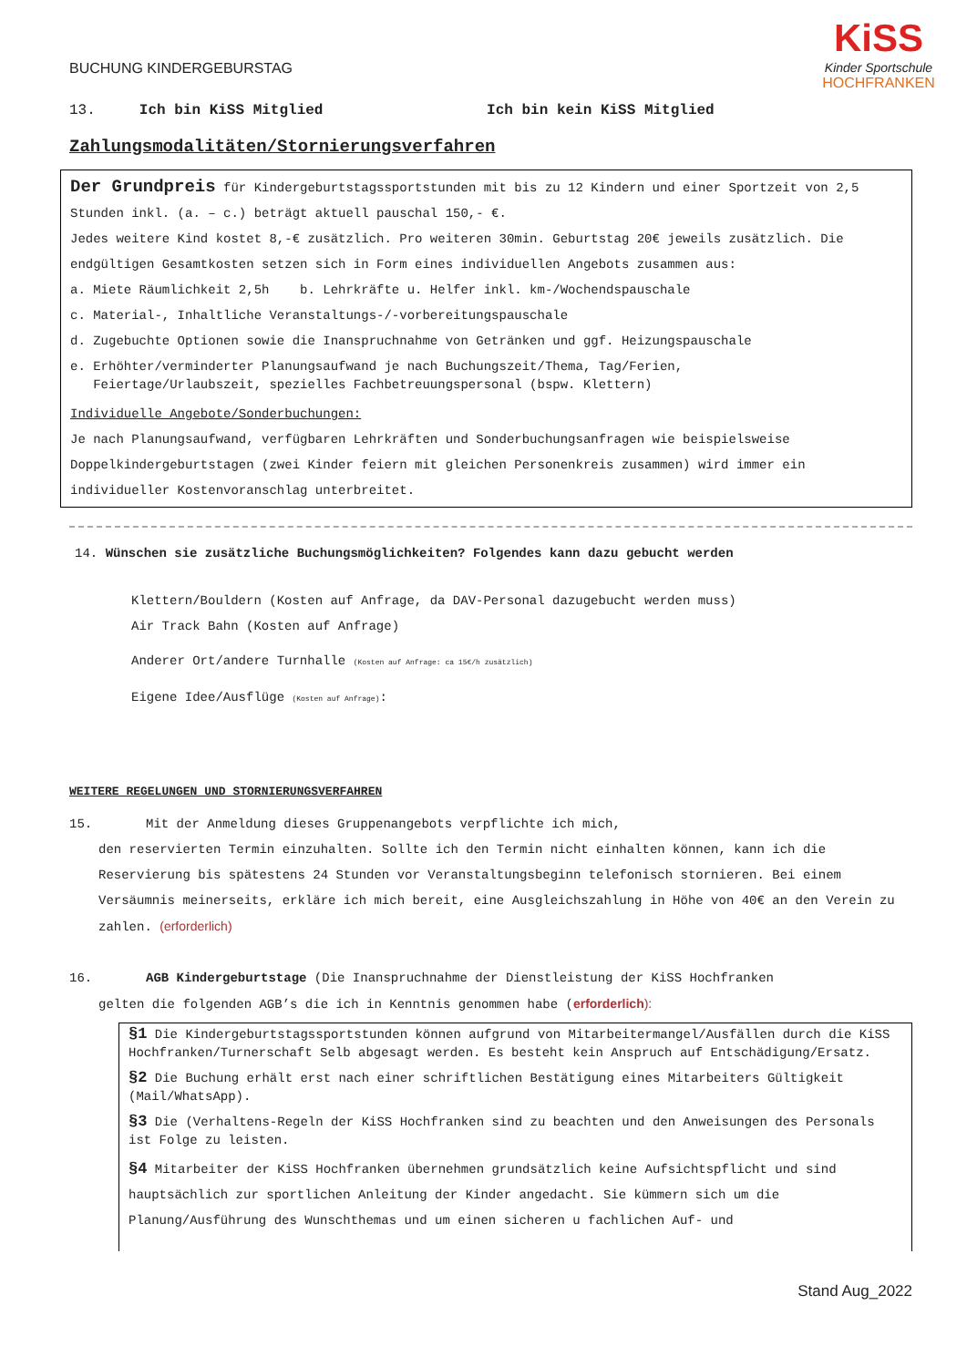KiSS
Kinder Sportschule
HOCHFRANKEN
BUCHUNG KINDERGEBURSTAG
13. Ich bin KiSS Mitglied Ich bin kein KiSS Mitglied
Zahlungsmodalitäten/Stornierungsverfahren
Der Grundpreis für Kindergeburtstagssportstunden mit bis zu 12 Kindern und einer Sportzeit von 2,5 Stunden inkl. (a. – c.) beträgt aktuell pauschal 150,- €.
Jedes weitere Kind kostet 8,-€ zusätzlich. Pro weiteren 30min. Geburtstag 20€ jeweils zusätzlich. Die endgültigen Gesamtkosten setzen sich in Form eines individuellen Angebots zusammen aus:
a. Miete Räumlichkeit 2,5h b. Lehrkräfte u. Helfer inkl. km-/Wochendspauschale
c. Material-, Inhaltliche Veranstaltungs-/-vorbereitungspauschale
d. Zugebuchte Optionen sowie die Inanspruchnahme von Getränken und ggf. Heizungspauschale
e. Erhöhter/verminderter Planungsaufwand je nach Buchungszeit/Thema, Tag/Ferien,
Feiertage/Urlaubszeit, spezielles Fachbetreuungspersonal (bspw. Klettern)
Individuelle Angebote/Sonderbuchungen:
Je nach Planungsaufwand, verfügbaren Lehrkräften und Sonderbuchungsanfragen wie beispielsweise Doppelkindergeburtstagen (zwei Kinder feiern mit gleichen Personenkreis zusammen) wird immer ein individueller Kostenvoranschlag unterbreitet.
14. Wünschen sie zusätzliche Buchungsmöglichkeiten? Folgendes kann dazu gebucht werden
Klettern/Bouldern (Kosten auf Anfrage, da DAV-Personal dazugebucht werden muss)
Air Track Bahn (Kosten auf Anfrage)
Anderer Ort/andere Turnhalle (Kosten auf Anfrage: ca 15€/h zusätzlich)
Eigene Idee/Ausflüge (Kosten auf Anfrage):
WEITERE REGELUNGEN UND STORNIERUNGSVERFAHREN
15. Mit der Anmeldung dieses Gruppenangebots verpflichte ich mich,
den reservierten Termin einzuhalten. Sollte ich den Termin nicht einhalten können, kann ich die Reservierung bis spätestens 24 Stunden vor Veranstaltungsbeginn telefonisch stornieren. Bei einem Versäumnis meinerseits, erkläre ich mich bereit, eine Ausgleichszahlung in Höhe von 40€ an den Verein zu zahlen. (erforderlich)
16. AGB Kindergeburtstage (Die Inanspruchnahme der Dienstleistung der KiSS Hochfranken
gelten die folgenden AGB’s die ich in Kenntnis genommen habe (erforderlich):
§1 Die Kindergeburtstagssportstunden können aufgrund von Mitarbeitermangel/Ausfällen durch die KiSS Hochfranken/Turnerschaft Selb abgesagt werden. Es besteht kein Anspruch auf Entschädigung/Ersatz.
§2 Die Buchung erhält erst nach einer schriftlichen Bestätigung eines Mitarbeiters Gültigkeit (Mail/WhatsApp).
§3 Die (Verhaltens-Regeln der KiSS Hochfranken sind zu beachten und den Anweisungen des Personals ist Folge zu leisten.
§4 Mitarbeiter der KiSS Hochfranken übernehmen grundsätzlich keine Aufsichtspflicht und sind hauptsächlich zur sportlichen Anleitung der Kinder angedacht. Sie kümmern sich um die Planung/Ausführung des Wunschthemas und um einen sicheren u fachlichen Auf- und
Stand Aug_2022